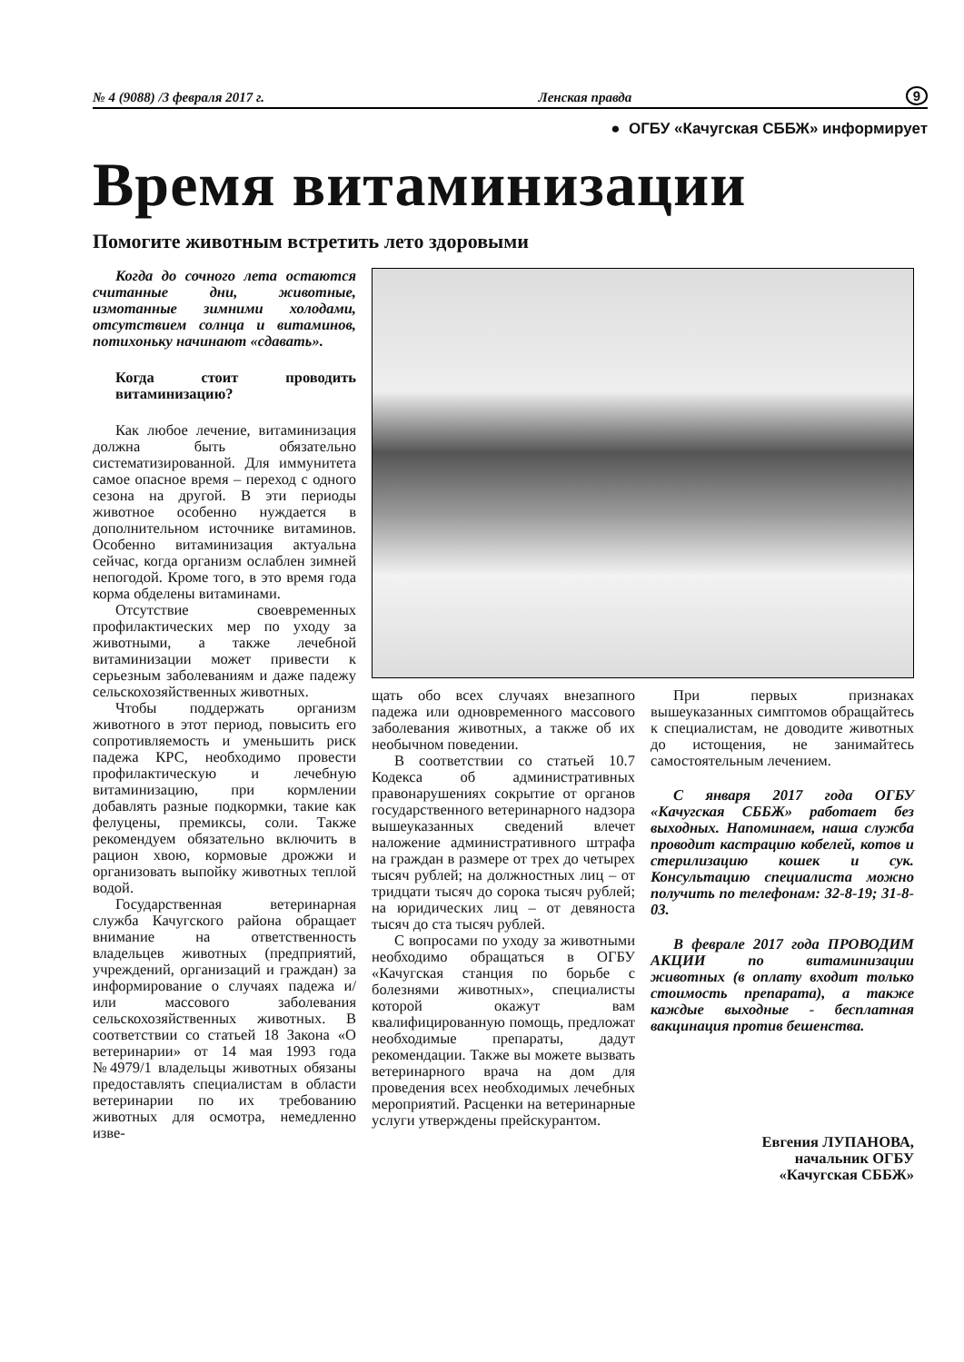№ 4 (9088) /3 февраля 2017 г. Ленская правда 9
● ОГБУ «Качугская СББЖ» информирует
Время витаминизации
Помогите животным встретить лето здоровыми
Когда до сочного лета остаются считанные дни, животные, измотанные зимними холодами, отсутствием солнца и витаминов, потихоньку начинают «сдавать».
Когда стоит проводить витаминизацию?
Как любое лечение, витаминизация должна быть обязательно систематизированной. Для иммунитета самое опасное время – переход с одного сезона на другой. В эти периоды животное особенно нуждается в дополнительном источнике витаминов. Особенно витаминизация актуальна сейчас, когда организм ослаблен зимней непогодой. Кроме того, в это время года корма обделены витаминами.
Отсутствие своевременных профилактических мер по уходу за животными, а также лечебной витаминизации может привести к серьезным заболеваниям и даже падежу сельскохозяйственных животных.
Чтобы поддержать организм животного в этот период, повысить его сопротивляемость и уменьшить риск падежа КРС, необходимо провести профилактическую и лечебную витаминизацию, при кормлении добавлять разные подкормки, такие как фелуцены, премиксы, соли. Также рекомендуем обязательно включить в рацион хвою, кормовые дрожжи и организовать выпойку животных теплой водой.
Государственная ветеринарная служба Качугского района обращает внимание на ответственность владельцев животных (предприятий, учреждений, организаций и граждан) за информирование о случаях падежа и/или массового заболевания сельскохозяйственных животных. В соответствии со статьей 18 Закона «О ветеринарии» от 14 мая 1993 года №4979/1 владельцы животных обязаны предоставлять специалистам в области ветеринарии по их требованию животных для осмотра, немедленно изве-
щать обо всех случаях внезапного падежа или одновременного массового заболевания животных, а также об их необычном поведении.
В соответствии со статьей 10.7 Кодекса об административных правонарушениях сокрытие от органов государственного ветеринарного надзора вышеуказанных сведений влечет наложение административного штрафа на граждан в размере от трех до четырех тысяч рублей; на должностных лиц – от тридцати тысяч до сорока тысяч рублей; на юридических лиц – от девяноста тысяч до ста тысяч рублей.
С вопросами по уходу за животными необходимо обращаться в ОГБУ «Качугская станция по борьбе с болезнями животных», специалисты которой окажут вам квалифицированную помощь, предложат необходимые препараты, дадут рекомендации. Также вы можете вызвать ветеринарного врача на дом для проведения всех необходимых лечебных мероприятий. Расценки на ветеринарные услуги утверждены прейскурантом.
При первых признаках вышеуказанных симптомов обращайтесь к специалистам, не доводите животных до истощения, не занимайтесь самостоятельным лечением.
С января 2017 года ОГБУ «Качугская СББЖ» работает без выходных. Напоминаем, наша служба проводит кастрацию кобелей, котов и стерилизацию кошек и сук. Консультацию специалиста можно получить по телефонам: 32-8-19; 31-8-03.
В феврале 2017 года ПРОВОДИМ АКЦИИ по витаминизации животных (в оплату входит только стоимость препарата), а также каждые выходные - бесплатная вакцинация против бешенства.
Евгения ЛУПАНОВА,
начальник ОГБУ
«Качугская СББЖ»